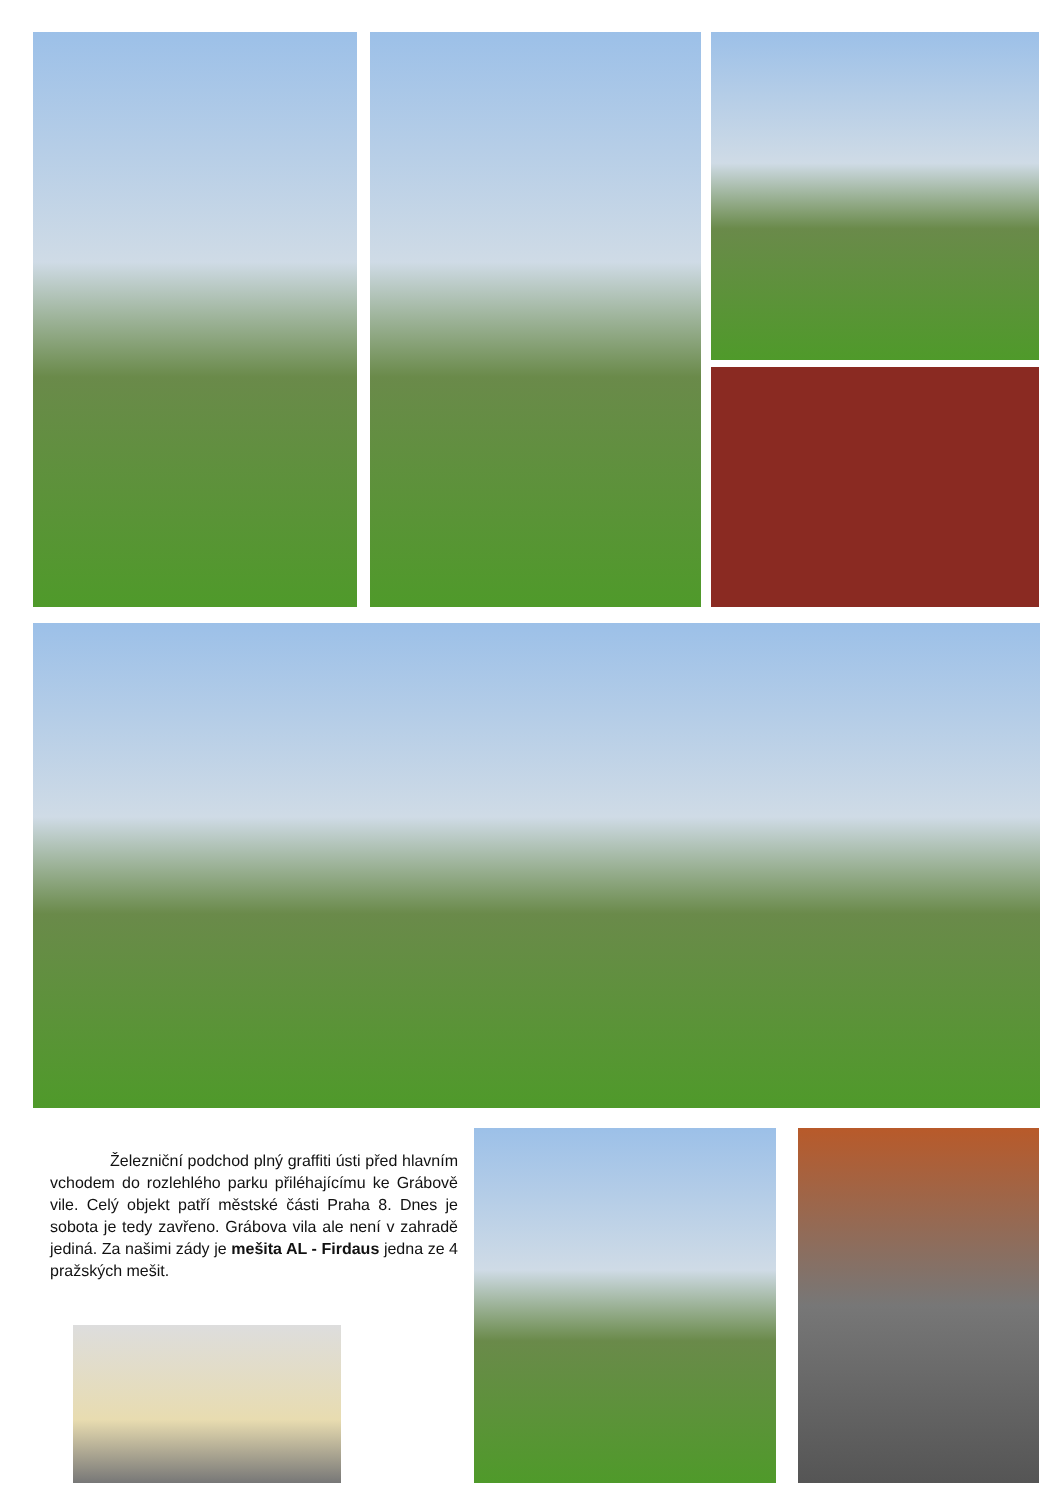Železniční podchod plný graffiti ústi před hlavním vchodem do rozlehlého parku přiléhajícímu ke Grábově vile. Celý objekt patří městské části Praha 8. Dnes je sobota je tedy zavřeno. Grábova vila ale není v zahradě jediná. Za našimi zády je mešita AL - Firdaus jedna ze 4 pražských mešit.